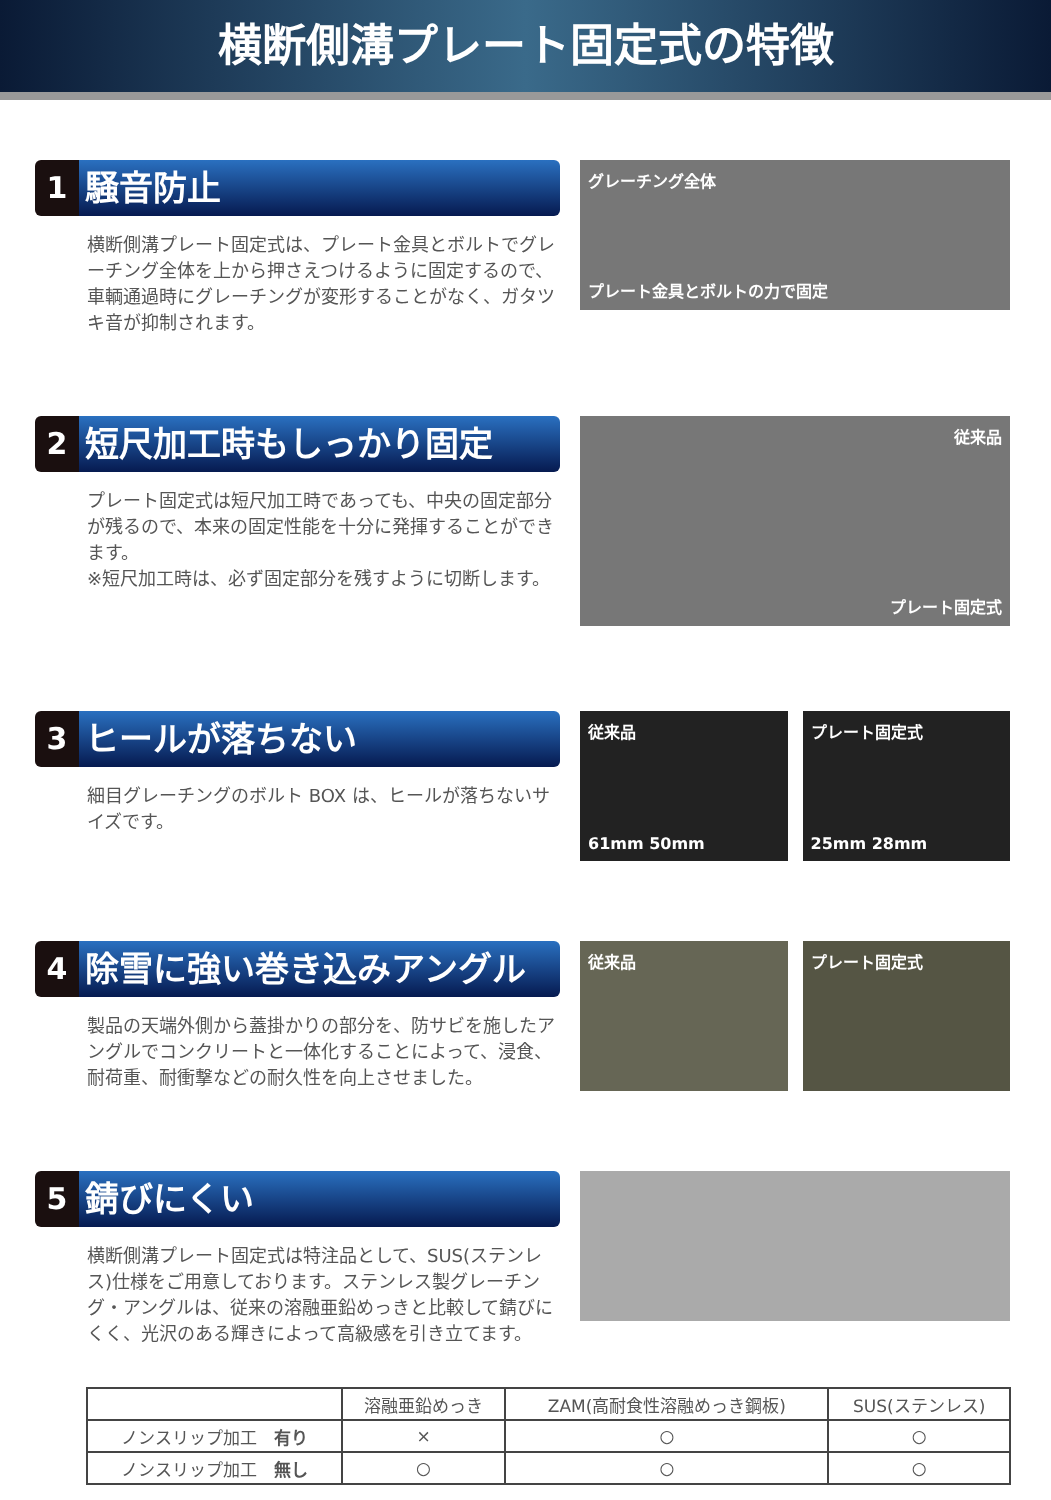横断側溝プレート固定式の特徴
1 騒音防止
横断側溝プレート固定式は、プレート金具とボルトでグレーチング全体を上から押さえつけるように固定するので、車輌通過時にグレーチングが変形することがなく、ガタツキ音が抑制されます。
グレーチング全体
プレート金具とボルトの力で固定
2 短尺加工時もしっかり固定
プレート固定式は短尺加工時であっても、中央の固定部分が残るので、本来の固定性能を十分に発揮することができます。
※短尺加工時は、必ず固定部分を残すように切断します。
従来品
プレート固定式
3 ヒールが落ちない
細目グレーチングのボルト BOX は、ヒールが落ちないサイズです。
従来品
61mm 50mm
プレート固定式
25mm 28mm
4 除雪に強い巻き込みアングル
製品の天端外側から蓋掛かりの部分を、防サビを施したアングルでコンクリートと一体化することによって、浸食、耐荷重、耐衝撃などの耐久性を向上させました。
従来品 プレート固定式
5 錆びにくい
横断側溝プレート固定式は特注品として、SUS(ステンレス)仕様をご用意しております。ステンレス製グレーチング・アングルは、従来の溶融亜鉛めっきと比較して錆びにくく、光沢のある輝きによって高級感を引き立てます。
| | 溶融亜鉛めっき | ZAM(高耐食性溶融めっき鋼板) | SUS(ステンレス) |
| --- | --- | --- | --- |
| ノンスリップ加工 有り | × | ○ | ○ |
| ノンスリップ加工 無し | ○ | ○ | ○ |